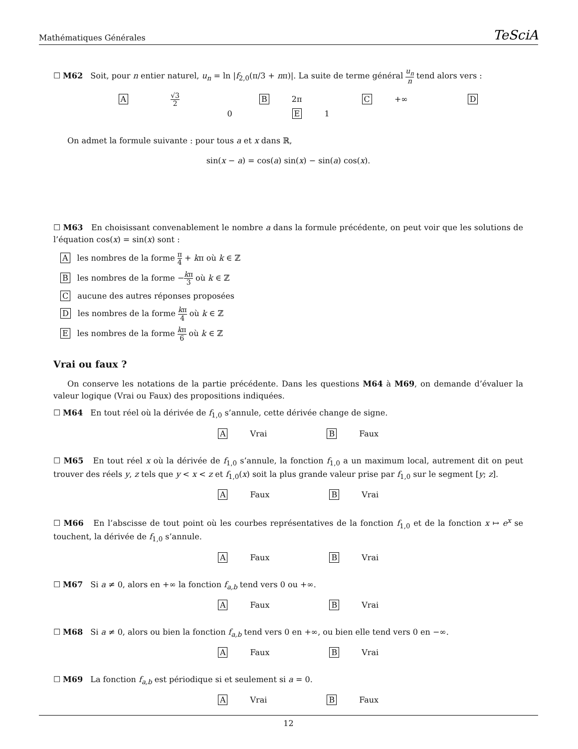Mathématiques Générales TeSciA
☐ M62 Soit, pour n entier naturel, u<sub>n</sub> = ln |f<sub>2,0</sub>(π/3 + nπ)|. La suite de terme général u<sub>n</sub> n tend alors vers :
A √3 2 B 2π C +∞ D 0 E 1
On admet la formule suivante : pour tous a et x dans ℝ,
sin(x − a) = cos(a) sin(x) − sin(a) cos(x).
☐ M63 En choisissant convenablement le nombre a dans la formule précédente, on peut voir que les solutions de l’équation cos(x) = sin(x) sont :
Ales nombres de la forme π 4 + kπ où k ∈ ℤ
Bles nombres de la forme −kπ 3 où k ∈ ℤ
Caucune des autres réponses proposées
Dles nombres de la forme kπ 4 où k ∈ ℤ
Eles nombres de la forme kπ 6 où k ∈ ℤ
Vrai ou faux ?
On conserve les notations de la partie précédente. Dans les questions M64 à M69, on demande d’évaluer la valeur logique (Vrai ou Faux) des propositions indiquées.
☐ M64 En tout réel où la dérivée de f<sub>1,0</sub> s’annule, cette dérivée change de signe.
A Vrai B Faux
☐ M65 En tout réel x où la dérivée de f<sub>1,0</sub> s’annule, la fonction f<sub>1,0</sub> a un maximum local, autrement dit on peut trouver des réels y, z tels que y < x < z et f<sub>1,0</sub>(x) soit la plus grande valeur prise par f<sub>1,0</sub> sur le segment [y; z].
A Faux B Vrai
☐ M66 En l’abscisse de tout point où les courbes représentatives de la fonction f<sub>1,0</sub> et de la fonction x ↦ e<sup>x</sup> se touchent, la dérivée de f<sub>1,0</sub> s’annule.
A Faux B Vrai
☐ M67 Si a ≠ 0, alors en +∞ la fonction f<sub>a,b</sub> tend vers 0 ou +∞.
A Faux B Vrai
☐ M68 Si a ≠ 0, alors ou bien la fonction f<sub>a,b</sub> tend vers 0 en +∞, ou bien elle tend vers 0 en −∞.
A Faux B Vrai
☐ M69 La fonction f<sub>a,b</sub> est périodique si et seulement si a = 0.
A Vrai B Faux
12